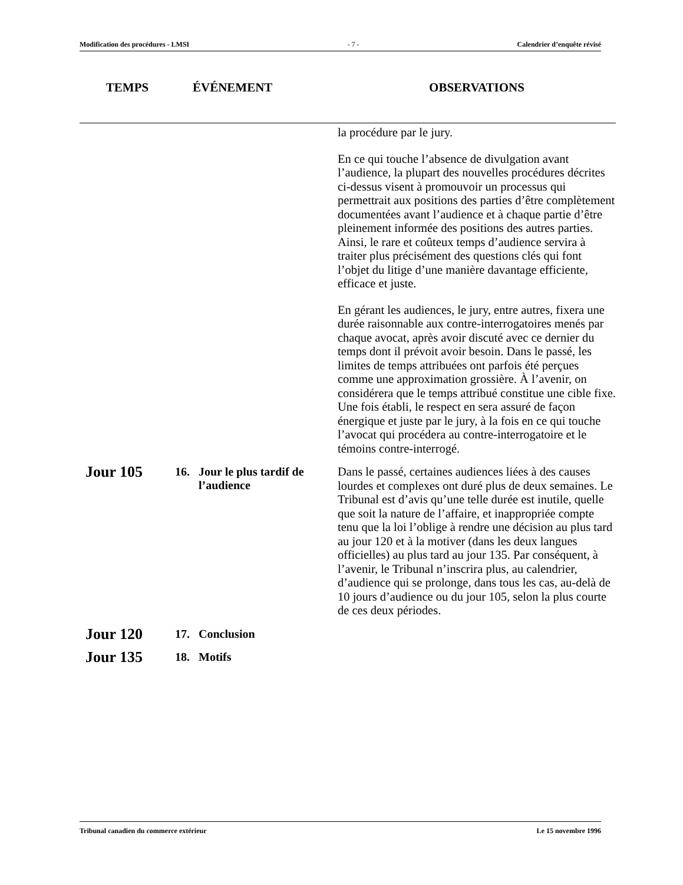Modification des procédures - LMSI - 7 - Calendrier d’enquête révisé
| TEMPS | ÉVÉNEMENT | OBSERVATIONS |
| --- | --- | --- |
| | | la procédure par le jury. En ce qui touche l’absence de divulgation avant l’audience, la plupart des nouvelles procédures décrites ci-dessus visent à promouvoir un processus qui permettrait aux positions des parties d’être complètement documentées avant l’audience et à chaque partie d’être pleinement informée des positions des autres parties. Ainsi, le rare et coûteux temps d’audience servira à traiter plus précisément des questions clés qui font l’objet du litige d’une manière davantage efficiente, efficace et juste. En gérant les audiences, le jury, entre autres, fixera une durée raisonnable aux contre-interrogatoires menés par chaque avocat, après avoir discuté avec ce dernier du temps dont il prévoit avoir besoin. Dans le passé, les limites de temps attribuées ont parfois été perçues comme une approximation grossière. À l’avenir, on considérera que le temps attribué constitue une cible fixe. Une fois établi, le respect en sera assuré de façon énergique et juste par le jury, à la fois en ce qui touche l’avocat qui procédera au contre-interrogatoire et le témoins contre-interrogé. |
| Jour 105 | 16. Jour le plus tardif de l’audience | Dans le passé, certaines audiences liées à des causes lourdes et complexes ont duré plus de deux semaines. Le Tribunal est d’avis qu’une telle durée est inutile, quelle que soit la nature de l’affaire, et inappropriée compte tenu que la loi l’oblige à rendre une décision au plus tard au jour 120 et à la motiver (dans les deux langues officielles) au plus tard au jour 135. Par conséquent, à l’avenir, le Tribunal n’inscrira plus, au calendrier, d’audience qui se prolonge, dans tous les cas, au-delà de 10 jours d’audience ou du jour 105, selon la plus courte de ces deux périodes. |
| Jour 120 | 17. Conclusion | |
| Jour 135 | 18. Motifs | |
Tribunal canadien du commerce extérieur Le 15 novembre 1996